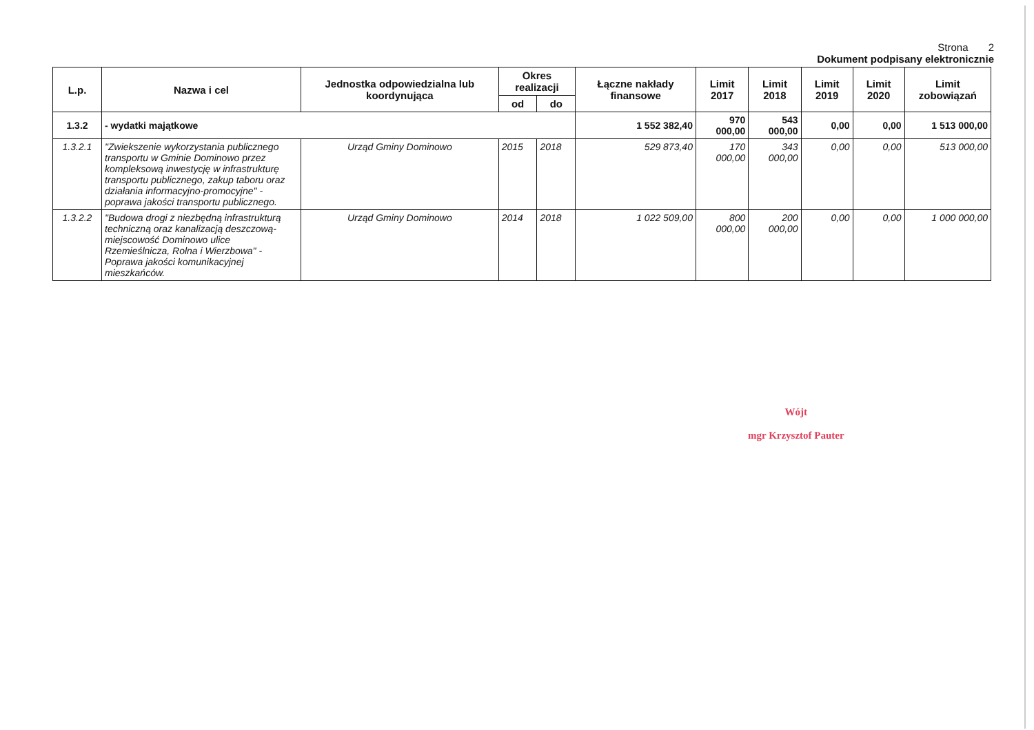Strona 2
Dokument podpisany elektronicznie
| L.p. | Nazwa i cel | Jednostka odpowiedzialna lub koordynująca | Okres realizacji | | Łączne nakłady finansowe | Limit 2017 | Limit 2018 | Limit 2019 | Limit 2020 | Limit zobowiązań |
| --- | --- | --- | --- | --- | --- | --- | --- | --- | --- | --- |
| | | | od | do | | | | | | |
| 1.3.2 | - wydatki majątkowe | | | | 1 552 382,40 | 970 000,00 | 543 000,00 | 0,00 | 0,00 | 1 513 000,00 |
| 1.3.2.1 | "Zwiekszenie wykorzystania publicznego transportu w Gminie Dominowo przez kompleksową inwestycję w infrastrukturę transportu publicznego, zakup taboru oraz działania informacyjno-promocyjne" - poprawa jakości transportu publicznego. | Urząd Gminy Dominowo | 2015 | 2018 | 529 873,40 | 170 000,00 | 343 000,00 | 0,00 | 0,00 | 513 000,00 |
| 1.3.2.2 | "Budowa drogi z niezbędną infrastrukturą techniczną oraz kanalizacją deszczową- miejscowość Dominowo ulice Rzemieślnicza, Rolna i Wierzbowa" - Poprawa jakości komunikacyjnej mieszkańców. | Urząd Gminy Dominowo | 2014 | 2018 | 1 022 509,00 | 800 000,00 | 200 000,00 | 0,00 | 0,00 | 1 000 000,00 |
Wójt
mgr Krzysztof Pauter